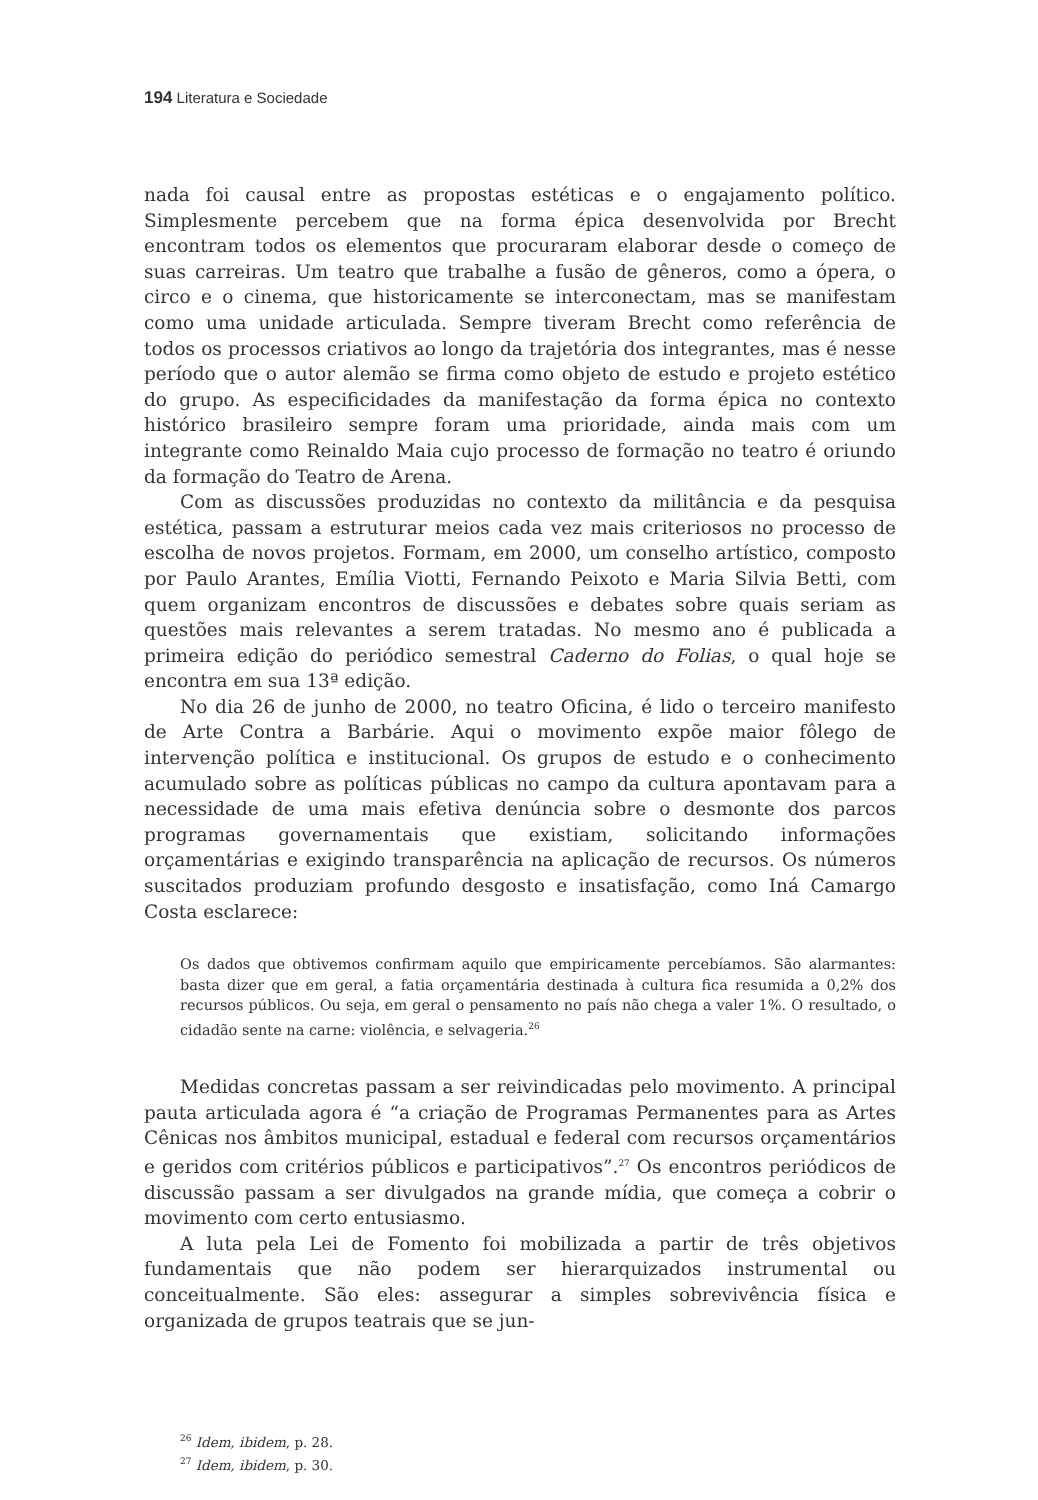194 Literatura e Sociedade
nada foi causal entre as propostas estéticas e o engajamento político. Simplesmente percebem que na forma épica desenvolvida por Brecht encontram todos os elementos que procuraram elaborar desde o começo de suas carreiras. Um teatro que trabalhe a fusão de gêneros, como a ópera, o circo e o cinema, que historicamente se interconectam, mas se manifestam como uma unidade articulada. Sempre tiveram Brecht como referência de todos os processos criativos ao longo da trajetória dos integrantes, mas é nesse período que o autor alemão se firma como objeto de estudo e projeto estético do grupo. As especificidades da manifestação da forma épica no contexto histórico brasileiro sempre foram uma prioridade, ainda mais com um integrante como Reinaldo Maia cujo processo de formação no teatro é oriundo da formação do Teatro de Arena.
Com as discussões produzidas no contexto da militância e da pesquisa estética, passam a estruturar meios cada vez mais criteriosos no processo de escolha de novos projetos. Formam, em 2000, um conselho artístico, composto por Paulo Arantes, Emília Viotti, Fernando Peixoto e Maria Silvia Betti, com quem organizam encontros de discussões e debates sobre quais seriam as questões mais relevantes a serem tratadas. No mesmo ano é publicada a primeira edição do periódico semestral Caderno do Folias, o qual hoje se encontra em sua 13ª edição.
No dia 26 de junho de 2000, no teatro Oficina, é lido o terceiro manifesto de Arte Contra a Barbárie. Aqui o movimento expõe maior fôlego de intervenção política e institucional. Os grupos de estudo e o conhecimento acumulado sobre as políticas públicas no campo da cultura apontavam para a necessidade de uma mais efetiva denúncia sobre o desmonte dos parcos programas governamentais que existiam, solicitando informações orçamentárias e exigindo transparência na aplicação de recursos. Os números suscitados produziam profundo desgosto e insatisfação, como Iná Camargo Costa esclarece:
Os dados que obtivemos confirmam aquilo que empiricamente percebíamos. São alarmantes: basta dizer que em geral, a fatia orçamentária destinada à cultura fica resumida a 0,2% dos recursos públicos. Ou seja, em geral o pensamento no país não chega a valer 1%. O resultado, o cidadão sente na carne: violência, e selvageria.<sup>26</sup>
Medidas concretas passam a ser reivindicadas pelo movimento. A principal pauta articulada agora é “a criação de Programas Permanentes para as Artes Cênicas nos âmbitos municipal, estadual e federal com recursos orçamentários e geridos com critérios públicos e participativos”.<sup>27</sup> Os encontros periódicos de discussão passam a ser divulgados na grande mídia, que começa a cobrir o movimento com certo entusiasmo.
A luta pela Lei de Fomento foi mobilizada a partir de três objetivos fundamentais que não podem ser hierarquizados instrumental ou conceitualmente. São eles: assegurar a simples sobrevivência física e organizada de grupos teatrais que se jun-
<sup>26</sup> Idem, ibidem, p. 28.
<sup>27</sup> Idem, ibidem, p. 30.